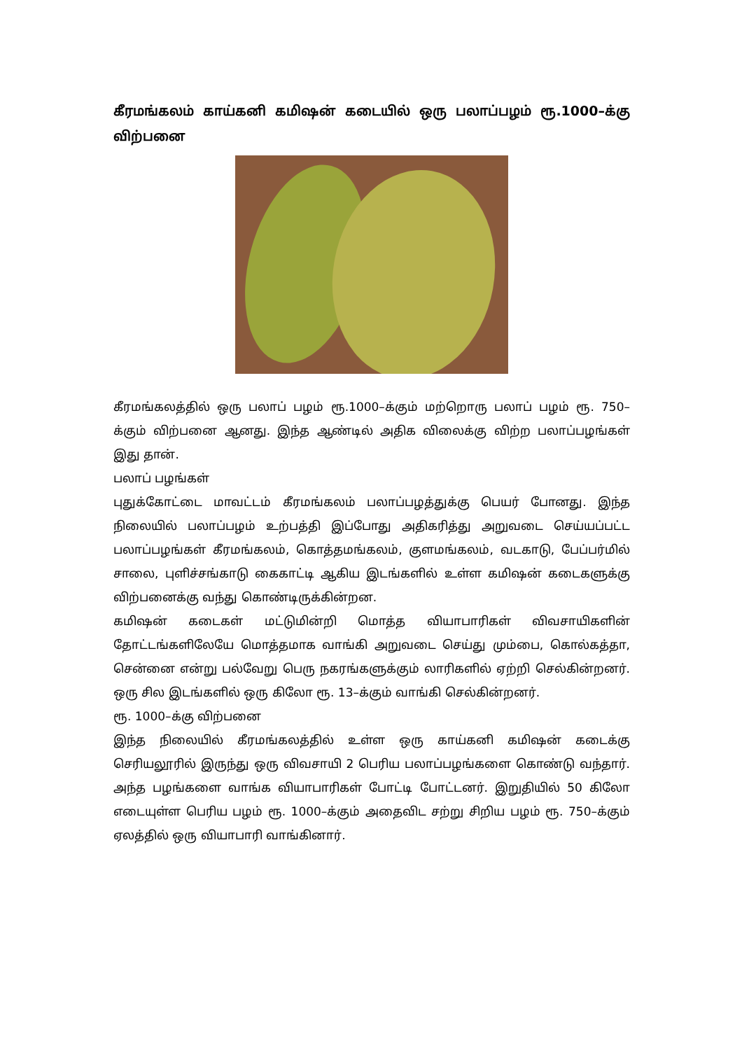கீரமங்கலம் காய்கனி கமிஷன் கடையில் ஒரு பலாப்பழம் ரூ.1000–க்கு விற்பனை
கீரமங்கலத்தில் ஒரு பலாப் பழம் ரூ.1000–க்கும் மற்றொரு பலாப் பழம் ரூ. 750–க்கும் விற்பனை ஆனது. இந்த ஆண்டில் அதிக விலைக்கு விற்ற பலாப்பழங்கள் இது தான்.
பலாப் பழங்கள்
புதுக்கோட்டை மாவட்டம் கீரமங்கலம் பலாப்பழத்துக்கு பெயர் போனது. இந்த நிலையில் பலாப்பழம் உற்பத்தி இப்போது அதிகரித்து அறுவடை செய்யப்பட்ட பலாப்பழங்கள் கீரமங்கலம், கொத்தமங்கலம், குளமங்கலம், வடகாடு, பேப்பர்மில் சாலை, புளிச்சங்காடு கைகாட்டி ஆகிய இடங்களில் உள்ள கமிஷன் கடைகளுக்கு விற்பனைக்கு வந்து கொண்டிருக்கின்றன.
கமிஷன் கடைகள் மட்டுமின்றி மொத்த வியாபாரிகள் விவசாயிகளின் தோட்டங்களிலேயே மொத்தமாக வாங்கி அறுவடை செய்து மும்பை, கொல்கத்தா, சென்னை என்று பல்வேறு பெரு நகரங்களுக்கும் லாரிகளில் ஏற்றி செல்கின்றனர். ஒரு சில இடங்களில் ஒரு கிலோ ரூ. 13–க்கும் வாங்கி செல்கின்றனர்.
ரூ. 1000–க்கு விற்பனை
இந்த நிலையில் கீரமங்கலத்தில் உள்ள ஒரு காய்கனி கமிஷன் கடைக்கு செரியலூரில் இருந்து ஒரு விவசாயி 2 பெரிய பலாப்பழங்களை கொண்டு வந்தார். அந்த பழங்களை வாங்க வியாபாரிகள் போட்டி போட்டனர். இறுதியில் 50 கிலோ எடையுள்ள பெரிய பழம் ரூ. 1000–க்கும் அதைவிட சற்று சிறிய பழம் ரூ. 750–க்கும் ஏலத்தில் ஒரு வியாபாரி வாங்கினார்.